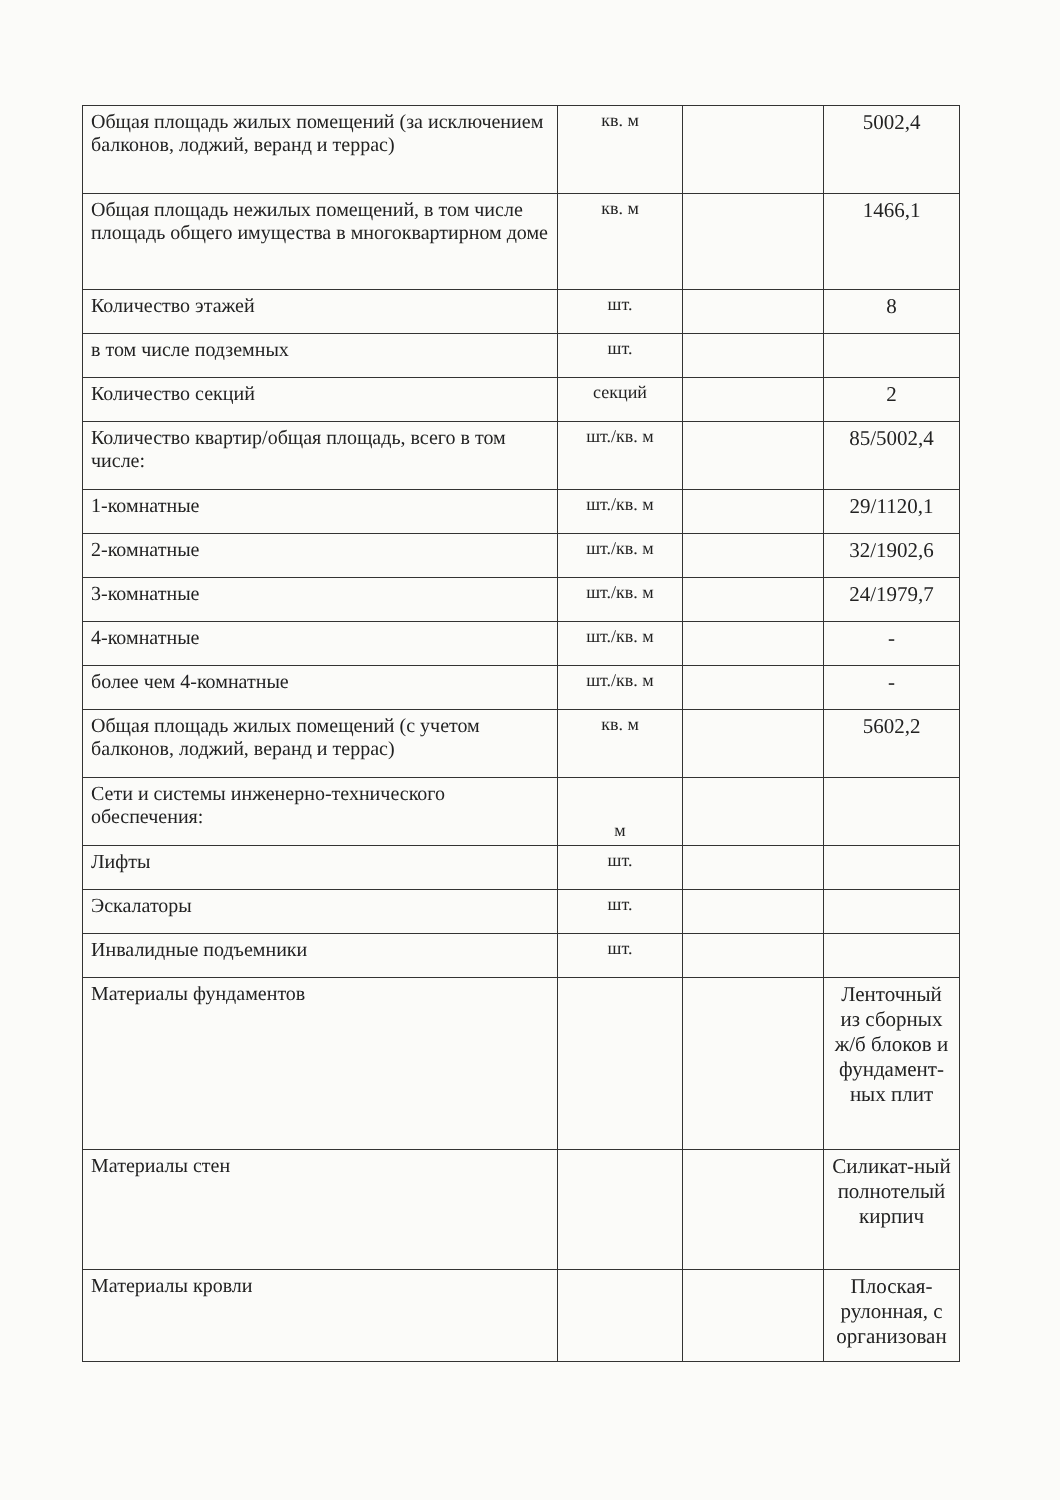| Общая площадь жилых помещений (за исключением балконов, лоджий, веранд и террас) | кв. м | | 5002,4 |
| Общая площадь нежилых помещений, в том числе площадь общего имущества в многоквартирном доме | кв. м | | 1466,1 |
| Количество этажей | шт. | | 8 |
| в том числе подземных | шт. | | |
| Количество секций | секций | | 2 |
| Количество квартир/общая площадь, всего в том числе: | шт./кв. м | | 85/5002,4 |
| 1-комнатные | шт./кв. м | | 29/1120,1 |
| 2-комнатные | шт./кв. м | | 32/1902,6 |
| 3-комнатные | шт./кв. м | | 24/1979,7 |
| 4-комнатные | шт./кв. м | | - |
| более чем 4-комнатные | шт./кв. м | | - |
| Общая площадь жилых помещений (с учетом балконов, лоджий, веранд и террас) | кв. м | | 5602,2 |
| Сети и системы инженерно-технического обеспечения: | м | | |
| Лифты | шт. | | |
| Эскалаторы | шт. | | |
| Инвалидные подъемники | шт. | | |
| Материалы фундаментов | | | Ленточный из сборных ж/б блоков и фундамент-ных плит |
| Материалы стен | | | Силикат-ный полнотелый кирпич |
| Материалы кровли | | | Плоская-рулонная, с организован |